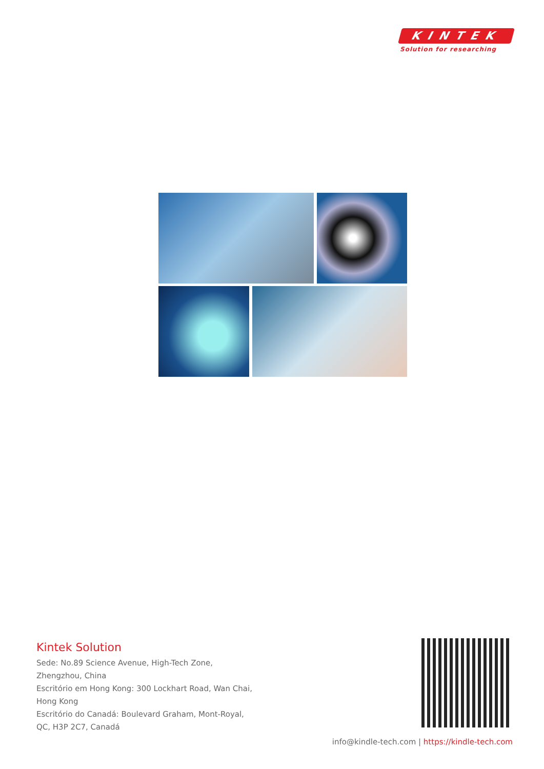KINTEK
Solution for researching
Kintek Solution
Sede: No.89 Science Avenue, High-Tech Zone,
Zhengzhou, China
Escritório em Hong Kong: 300 Lockhart Road, Wan Chai,
Hong Kong
Escritório do Canadá: Boulevard Graham, Mont-Royal,
QC, H3P 2C7, Canadá
info@kindle-tech.com | https://kindle-tech.com